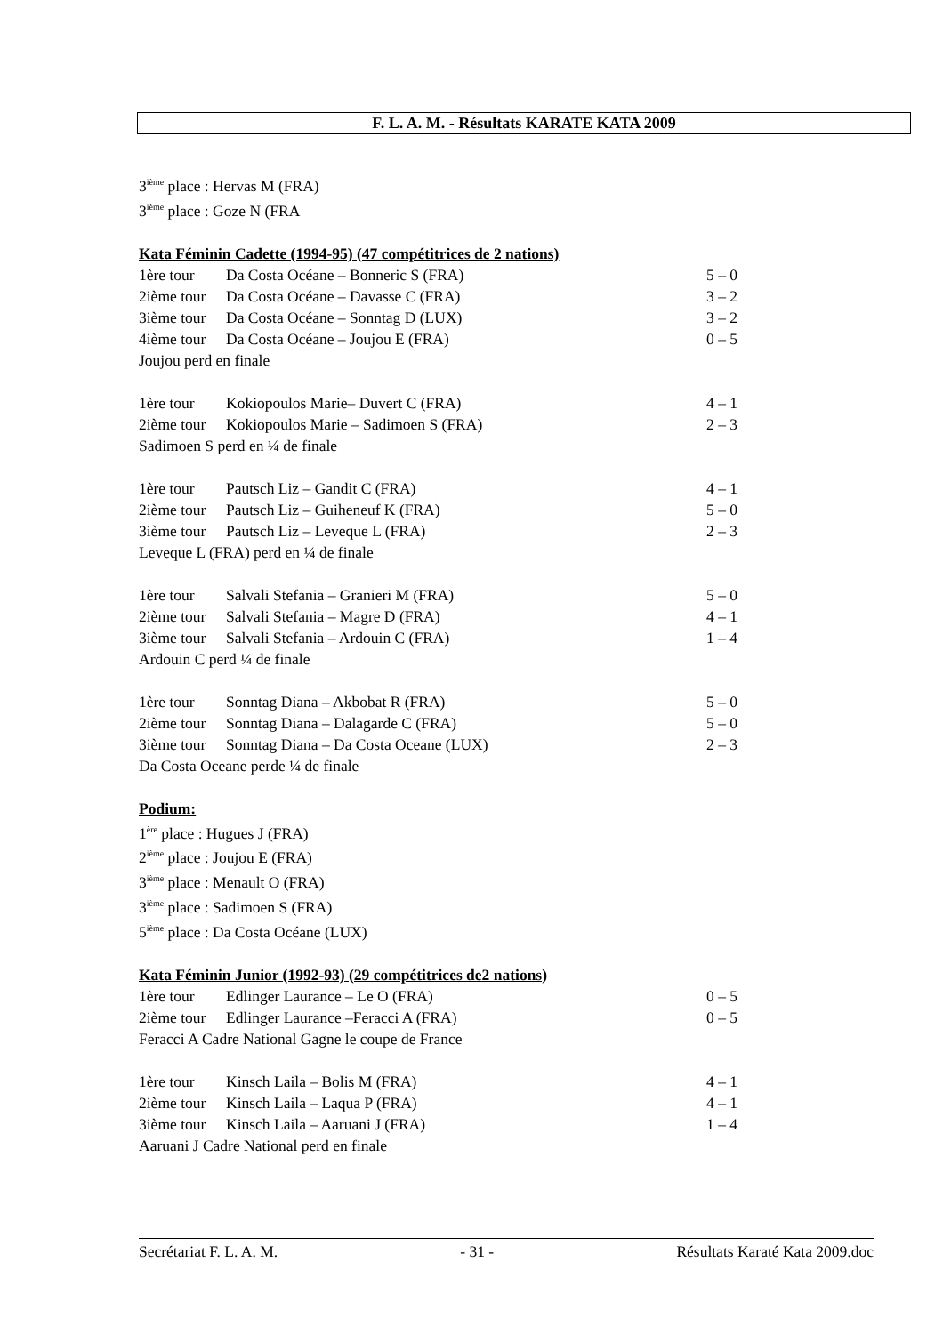F. L. A. M. - Résultats KARATE KATA 2009
3<sup>ième</sup> place : Hervas M (FRA)
3<sup>ième</sup> place : Goze N (FRA
Kata Féminin Cadette (1994-95) (47 compétitrices de 2 nations)
1ère tour Da Costa Océane – Bonneric S (FRA) 5 – 0
2ième tour Da Costa Océane – Davasse C (FRA) 3 – 2
3ième tour Da Costa Océane – Sonntag D (LUX) 3 – 2
4ième tour Da Costa Océane – Joujou E (FRA) 0 – 5
Joujou perd en finale
1ère tour Kokiopoulos Marie– Duvert C (FRA) 4 – 1
2ième tour Kokiopoulos Marie – Sadimoen S (FRA) 2 – 3
Sadimoen S perd en ¼ de finale
1ère tour Pautsch Liz – Gandit C (FRA) 4 – 1
2ième tour Pautsch Liz – Guiheneuf K (FRA) 5 – 0
3ième tour Pautsch Liz – Leveque L (FRA) 2 – 3
Leveque L (FRA) perd en ¼ de finale
1ère tour Salvali Stefania – Granieri M (FRA) 5 – 0
2ième tour Salvali Stefania – Magre D (FRA) 4 – 1
3ième tour Salvali Stefania – Ardouin C (FRA) 1 – 4
Ardouin C perd ¼ de finale
1ère tour Sonntag Diana – Akbobat R (FRA) 5 – 0
2ième tour Sonntag Diana – Dalagarde C (FRA) 5 – 0
3ième tour Sonntag Diana – Da Costa Oceane (LUX) 2 – 3
Da Costa Oceane perde ¼ de finale
Podium:
1<sup>ère</sup> place : Hugues J (FRA)
2<sup>ième</sup> place : Joujou E (FRA)
3<sup>ième</sup> place : Menault O (FRA)
3<sup>ième</sup> place : Sadimoen S (FRA)
5<sup>ième</sup> place : Da Costa Océane (LUX)
Kata Féminin Junior (1992-93) (29 compétitrices de2 nations)
1ère tour Edlinger Laurance – Le O (FRA) 0 – 5
2ième tour Edlinger Laurance –Feracci A (FRA) 0 – 5
Feracci A Cadre National Gagne le coupe de France
1ère tour Kinsch Laila – Bolis M (FRA) 4 – 1
2ième tour Kinsch Laila – Laqua P (FRA) 4 – 1
3ième tour Kinsch Laila – Aaruani J (FRA) 1 – 4
Aaruani J Cadre National perd en finale
Secrétariat F. L. A. M. - 31 - Résultats Karaté Kata 2009.doc